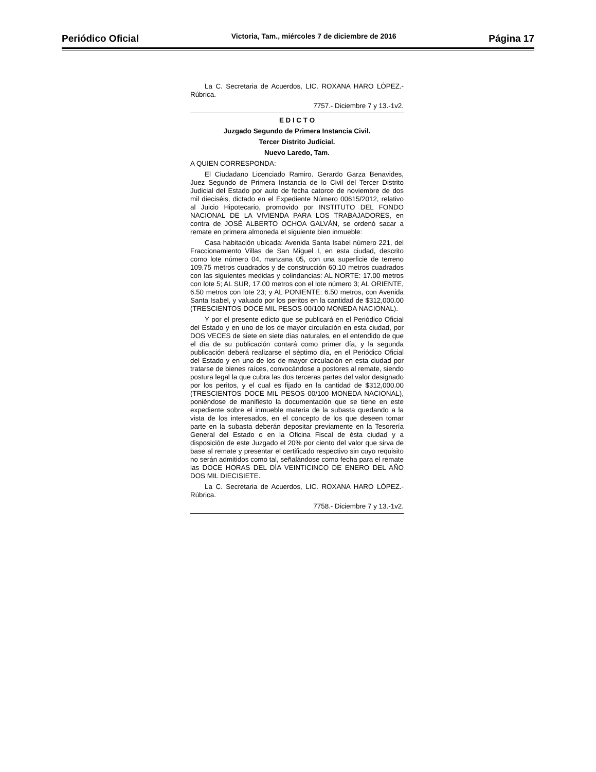Periódico Oficial Victoria, Tam., miércoles 7 de diciembre de 2016 Página 17
La C. Secretaria de Acuerdos, LIC. ROXANA HARO LÓPEZ.- Rúbrica.
7757.- Diciembre 7 y 13.-1v2.
E D I C T O
Juzgado Segundo de Primera Instancia Civil.
Tercer Distrito Judicial.
Nuevo Laredo, Tam.
A QUIEN CORRESPONDA:
El Ciudadano Licenciado Ramiro. Gerardo Garza Benavides, Juez Segundo de Primera Instancia de lo Civil del Tercer Distrito Judicial del Estado por auto de fecha catorce de noviembre de dos mil dieciséis, dictado en el Expediente Número 00615/2012, relativo al Juicio Hipotecario, promovido por INSTITUTO DEL FONDO NACIONAL DE LA VIVIENDA PARA LOS TRABAJADORES, en contra de JOSÉ ALBERTO OCHOA GALVÁN, se ordenó sacar a remate en primera almoneda el siguiente bien inmueble:
Casa habitación ubicada: Avenida Santa Isabel número 221, del Fraccionamiento Villas de San Miguel I, en esta ciudad, descrito como lote número 04, manzana 05, con una superficie de terreno 109.75 metros cuadrados y de construcción 60.10 metros cuadrados con las siguientes medidas y colindancias: AL NORTE: 17.00 metros con lote 5; AL SUR, 17.00 metros con el lote número 3; AL ORIENTE, 6.50 metros con lote 23; y AL PONIENTE: 6.50 metros, con Avenida Santa Isabel, y valuado por los peritos en la cantidad de $312,000.00 (TRESCIENTOS DOCE MIL PESOS 00/100 MONEDA NACIONAL).
Y por el presente edicto que se publicará en el Periódico Oficial del Estado y en uno de los de mayor circulación en esta ciudad, por DOS VECES de siete en siete días naturales, en el entendido de que el día de su publicación contará como primer día, y la segunda publicación deberá realizarse el séptimo día, en el Periódico Oficial del Estado y en uno de los de mayor circulación en esta ciudad por tratarse de bienes raíces, convocándose a postores al remate, siendo postura legal la que cubra las dos terceras partes del valor designado por los peritos, y el cual es fijado en la cantidad de $312,000.00 (TRESCIENTOS DOCE MIL PESOS 00/100 MONEDA NACIONAL), poniéndose de manifiesto la documentación que se tiene en este expediente sobre el inmueble materia de la subasta quedando a la vista de los interesados, en el concepto de los que deseen tomar parte en la subasta deberán depositar previamente en la Tesorería General del Estado o en la Oficina Fiscal de ésta ciudad y a disposición de este Juzgado el 20% por ciento del valor que sirva de base al remate y presentar el certificado respectivo sin cuyo requisito no serán admitidos como tal, señalándose como fecha para el remate las DOCE HORAS DEL DÍA VEINTICINCO DE ENERO DEL AÑO DOS MIL DIECISIETE.
La C. Secretaria de Acuerdos, LIC. ROXANA HARO LÓPEZ.- Rúbrica.
7758.- Diciembre 7 y 13.-1v2.